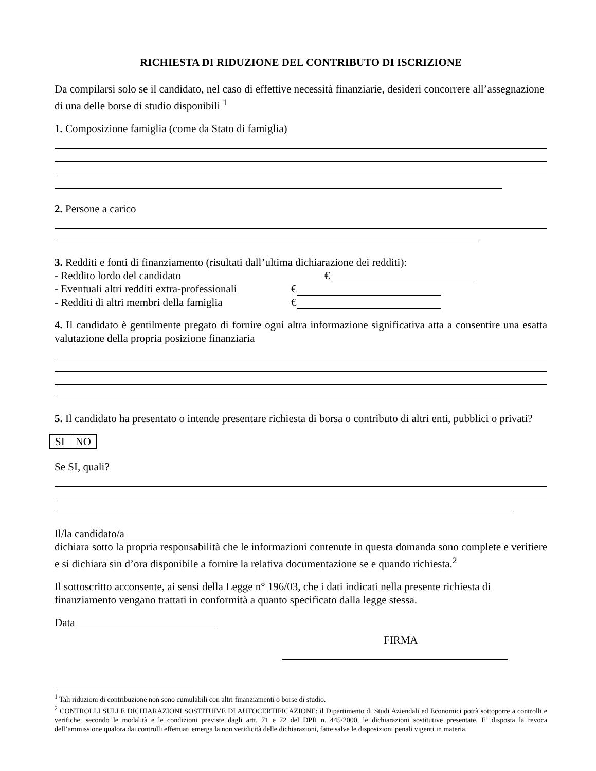RICHIESTA DI RIDUZIONE DEL CONTRIBUTO DI ISCRIZIONE
Da compilarsi solo se il candidato, nel caso di effettive necessità finanziarie, desideri concorrere all’assegnazione di una delle borse di studio disponibili <sup>1</sup>
1. Composizione famiglia (come da Stato di famiglia)
2. Persone a carico
3. Redditi e fonti di finanziamento (risultati dall’ultima dichiarazione dei redditi):
- Reddito lordo del candidato €
- Eventuali altri redditi extra-professionali €
- Redditi di altri membri della famiglia €
4. Il candidato è gentilmente pregato di fornire ogni altra informazione significativa atta a consentire una esatta valutazione della propria posizione finanziaria
5. Il candidato ha presentato o intende presentare richiesta di borsa o contributo di altri enti, pubblici o privati?
| SI | NO |
Se SI, quali?
Il/la candidato/a
dichiara sotto la propria responsabilità che le informazioni contenute in questa domanda sono complete e veritiere e si dichiara sin d’ora disponibile a fornire la relativa documentazione se e quando richiesta.<sup>2</sup>
Il sottoscritto acconsente, ai sensi della Legge n° 196/03, che i dati indicati nella presente richiesta di finanziamento vengano trattati in conformità a quanto specificato dalla legge stessa.
Data
FIRMA
<sup>1</sup> Tali riduzioni di contribuzione non sono cumulabili con altri finanziamenti o borse di studio.
<sup>2</sup> CONTROLLI SULLE DICHIARAZIONI SOSTITUIVE DI AUTOCERTIFICAZIONE: il Dipartimento di Studi Aziendali ed Economici potrà sottoporre a controlli e verifiche, secondo le modalità e le condizioni previste dagli artt. 71 e 72 del DPR n. 445/2000, le dichiarazioni sostitutive presentate. E’ disposta la revoca dell’ammissione qualora dai controlli effettuati emerga la non veridicità delle dichiarazioni, fatte salve le disposizioni penali vigenti in materia.